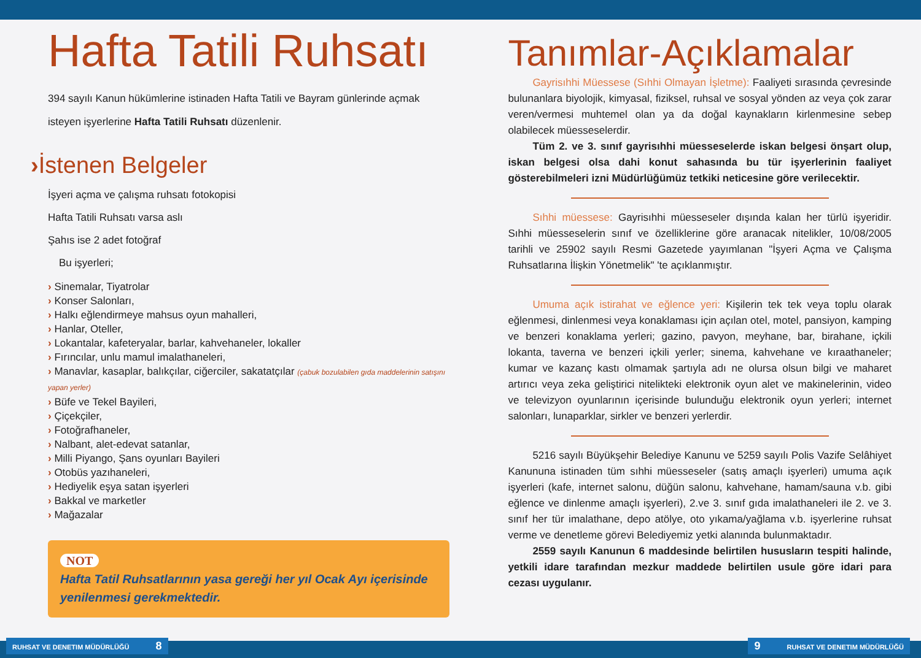Hafta Tatili Ruhsatı
394 sayılı Kanun hükümlerine istinaden Hafta Tatili ve Bayram günlerinde açmak isteyen işyerlerine Hafta Tatili Ruhsatı düzenlenir.
›İstenen Belgeler
İşyeri açma ve çalışma ruhsatı fotokopisi
Hafta Tatili Ruhsatı varsa aslı
Şahıs ise 2 adet fotoğraf
Bu işyerleri;
› Sinemalar, Tiyatrolar
› Konser Salonları,
› Halkı eğlendirmeye mahsus oyun mahalleri,
› Hanlar, Oteller,
› Lokantalar, kafeteryalar, barlar, kahvehaneler, lokaller
› Fırıncılar, unlu mamul imalathaneleri,
› Manavlar, kasaplar, balıkçılar, ciğerciler, sakatatçılar (çabuk bozulabilen gıda maddelerinin satışını yapan yerler)
› Büfe ve Tekel Bayileri,
› Çiçekçiler,
› Fotoğrafhaneler,
› Nalbant, alet-edevat satanlar,
› Milli Piyango, Şans oyunları Bayileri
› Otobüs yazıhaneleri,
› Hediyelik eşya satan işyerleri
› Bakkal ve marketler
› Mağazalar
NOT
Hafta Tatil Ruhsatlarının yasa gereği her yıl Ocak Ayı içerisinde yenilenmesi gerekmektedir.
Tanımlar-Açıklamalar
Gayrisıhhi Müessese (Sıhhi Olmayan İşletme): Faaliyeti sırasında çevresinde bulunanlara biyolojik, kimyasal, fiziksel, ruhsal ve sosyal yönden az veya çok zarar veren/vermesi muhtemel olan ya da doğal kaynakların kirlenmesine sebep olabilecek müesseselerdir.
Tüm 2. ve 3. sınıf gayrisıhhi müesseselerde iskan belgesi önşart olup, iskan belgesi olsa dahi konut sahasında bu tür işyerlerinin faaliyet gösterebilmeleri izni Müdürlüğümüz tetkiki neticesine göre verilecektir.
Sıhhi müessese: Gayrisıhhi müesseseler dışında kalan her türlü işyeridir. Sıhhi müesseselerin sınıf ve özelliklerine göre aranacak nitelikler, 10/08/2005 tarihli ve 25902 sayılı Resmi Gazetede yayımlanan "İşyeri Açma ve Çalışma Ruhsatlarına İlişkin Yönetmelik" 'te açıklanmıştır.
Umuma açık istirahat ve eğlence yeri: Kişilerin tek tek veya toplu olarak eğlenmesi, dinlenmesi veya konaklaması için açılan otel, motel, pansiyon, kamping ve benzeri konaklama yerleri; gazino, pavyon, meyhane, bar, birahane, içkili lokanta, taverna ve benzeri içkili yerler; sinema, kahvehane ve kıraathaneler; kumar ve kazanç kastı olmamak şartıyla adı ne olursa olsun bilgi ve maharet artırıcı veya zeka geliştirici nitelikteki elektronik oyun alet ve makinelerinin, video ve televizyon oyunlarının içerisinde bulunduğu elektronik oyun yerleri; internet salonları, lunaparklar, sirkler ve benzeri yerlerdir.
5216 sayılı Büyükşehir Belediye Kanunu ve 5259 sayılı Polis Vazife Selâhiyet Kanununa istinaden tüm sıhhi müesseseler (satış amaçlı işyerleri) umuma açık işyerleri (kafe, internet salonu, düğün salonu, kahvehane, hamam/sauna v.b. gibi eğlence ve dinlenme amaçlı işyerleri), 2.ve 3. sınıf gıda imalathaneleri ile 2. ve 3. sınıf her tür imalathane, depo atölye, oto yıkama/yağlama v.b. işyerlerine ruhsat verme ve denetleme görevi Belediyemiz yetki alanında bulunmaktadır.
2559 sayılı Kanunun 6 maddesinde belirtilen hususların tespiti halinde, yetkili idare tarafından mezkur maddede belirtilen usule göre idari para cezası uygulanır.
RUHSAT VE DENETIM MÜDÜRLÜĞÜ 8 9 RUHSAT VE DENETIM MÜDÜRLÜĞÜ